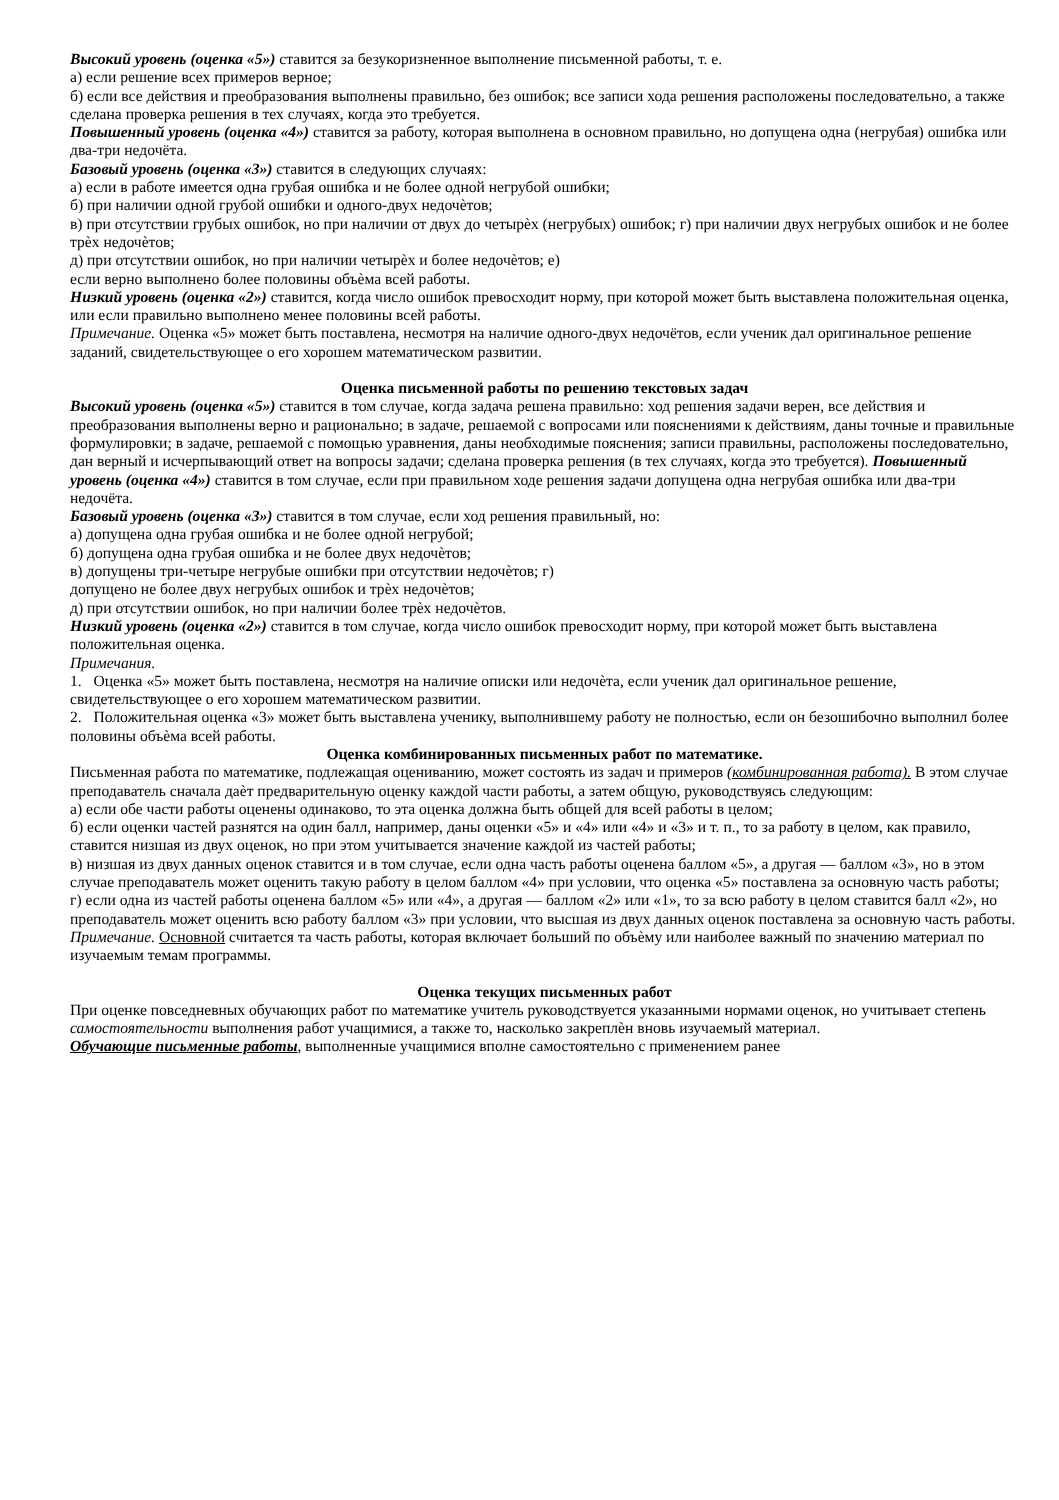Высокий уровень (оценка «5») ставится за безукоризненное выполнение письменной работы, т. е.
а) если решение всех примеров верное;
б) если все действия и преобразования выполнены правильно, без ошибок; все записи хода решения расположены последовательно, а также сделана проверка решения в тех случаях, когда это требуется.
Повышенный уровень (оценка «4») ставится за работу, которая выполнена в основном правильно, но допущена одна (негрубая) ошибка или два-три недочёта.
Базовый уровень (оценка «3») ставится в следующих случаях:
а) если в работе имеется одна грубая ошибка и не более одной негрубой ошибки;
б) при наличии одной грубой ошибки и одного-двух недочѐтов;
в) при отсутствии грубых ошибок, но при наличии от двух до четырѐх (негрубых) ошибок; г) при наличии двух негрубых ошибок и не более трѐх недочѐтов;
д) при отсутствии ошибок, но при наличии четырѐх и более недочѐтов; е)
если верно выполнено более половины объѐма всей работы.
Низкий уровень (оценка «2») ставится, когда число ошибок превосходит норму, при которой может быть выставлена положительная оценка, или если правильно выполнено менее половины всей работы.
Примечание. Оценка «5» может быть поставлена, несмотря на наличие одного-двух недочётов, если ученик дал оригинальное решение заданий, свидетельствующее о его хорошем математическом развитии.
Оценка письменной работы по решению текстовых задач
Высокий уровень (оценка «5») ставится в том случае, когда задача решена правильно: ход решения задачи верен, все действия и преобразования выполнены верно и рационально; в задаче, решаемой с вопросами или пояснениями к действиям, даны точные и правильные формулировки; в задаче, решаемой с помощью уравнения, даны необходимые пояснения; записи правильны, расположены последовательно, дан верный и исчерпывающий ответ на вопросы задачи; сделана проверка решения (в тех случаях, когда это требуется). Повышенный уровень (оценка «4») ставится в том случае, если при правильном ходе решения задачи допущена одна негрубая ошибка или два-три недочёта.
Базовый уровень (оценка «3») ставится в том случае, если ход решения правильный, но:
а) допущена одна грубая ошибка и не более одной негрубой;
б) допущена одна грубая ошибка и не более двух недочѐтов;
в) допущены три-четыре негрубые ошибки при отсутствии недочѐтов; г)
допущено не более двух негрубых ошибок и трѐх недочѐтов;
д) при отсутствии ошибок, но при наличии более трѐх недочѐтов.
Низкий уровень (оценка «2») ставится в том случае, когда число ошибок превосходит норму, при которой может быть выставлена положительная оценка.
Примечания.
1. Оценка «5» может быть поставлена, несмотря на наличие описки или недочѐта, если ученик дал оригинальное решение, свидетельствующее о его хорошем математическом развитии.
2. Положительная оценка «3» может быть выставлена ученику, выполнившему работу не полностью, если он безошибочно выполнил более половины объѐма всей работы.
Оценка комбинированных письменных работ по математике.
Письменная работа по математике, подлежащая оцениванию, может состоять из задач и примеров (комбинированная работа). В этом случае преподаватель сначала даѐт предварительную оценку каждой части работы, а затем общую, руководствуясь следующим:
а) если обе части работы оценены одинаково, то эта оценка должна быть общей для всей работы в целом;
б) если оценки частей разнятся на один балл, например, даны оценки «5» и «4» или «4» и «3» и т. п., то за работу в целом, как правило, ставится низшая из двух оценок, но при этом учитывается значение каждой из частей работы;
в) низшая из двух данных оценок ставится и в том случае, если одна часть работы оценена баллом «5», а другая — баллом «3», но в этом случае преподаватель может оценить такую работу в целом баллом «4» при условии, что оценка «5» поставлена за основную часть работы;
г) если одна из частей работы оценена баллом «5» или «4», а другая — баллом «2» или «1», то за всю работу в целом ставится балл «2», но преподаватель может оценить всю работу баллом «3» при условии, что высшая из двух данных оценок поставлена за основную часть работы.
Примечание. Основной считается та часть работы, которая включает больший по объѐму или наиболее важный по значению материал по изучаемым темам программы.
Оценка текущих письменных работ
При оценке повседневных обучающих работ по математике учитель руководствуется указанными нормами оценок, но учитывает степень самостоятельности выполнения работ учащимися, а также то, насколько закреплѐн вновь изучаемый материал.
Обучающие письменные работы, выполненные учащимися вполне самостоятельно с применением ранее